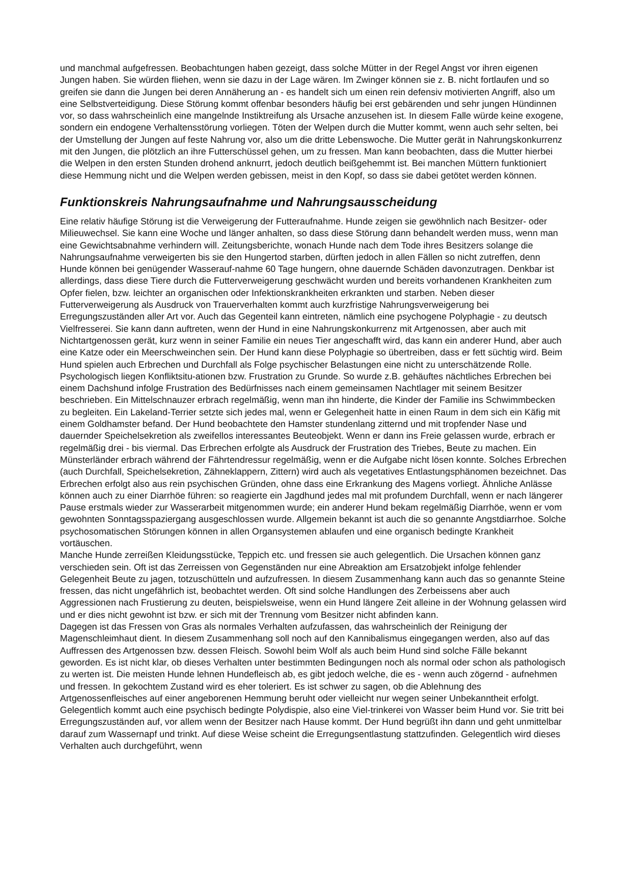und manchmal aufgefressen. Beobachtungen haben gezeigt, dass solche Mütter in der Regel Angst vor ihren eigenen Jungen haben. Sie würden fliehen, wenn sie dazu in der Lage wären. Im Zwinger können sie z. B. nicht fortlaufen und so greifen sie dann die Jungen bei deren Annäherung an - es handelt sich um einen rein defensiv motivierten Angriff, also um eine Selbstverteidigung. Diese Störung kommt offenbar besonders häufig bei erst gebärenden und sehr jungen Hündinnen vor, so dass wahrscheinlich eine mangelnde Instiktreifung als Ursache anzusehen ist. In diesem Falle würde keine exogene, sondern ein endogene Verhaltensstörung vorliegen. Töten der Welpen durch die Mutter kommt, wenn auch sehr selten, bei der Umstellung der Jungen auf feste Nahrung vor, also um die dritte Lebenswoche. Die Mutter gerät in Nahrungskonkurrenz mit den Jungen, die plötzlich an ihre Futterschüssel gehen, um zu fressen. Man kann beobachten, dass die Mutter hierbei die Welpen in den ersten Stunden drohend anknurrt, jedoch deutlich beißgehemmt ist. Bei manchen Müttern funktioniert diese Hemmung nicht und die Welpen werden gebissen, meist in den Kopf, so dass sie dabei getötet werden können.
Funktionskreis Nahrungsaufnahme und Nahrungsausscheidung
Eine relativ häufige Störung ist die Verweigerung der Futteraufnahme. Hunde zeigen sie gewöhnlich nach Besitzer- oder Milieuwechsel. Sie kann eine Woche und länger anhalten, so dass diese Störung dann behandelt werden muss, wenn man eine Gewichtsabnahme verhindern will. Zeitungsberichte, wonach Hunde nach dem Tode ihres Besitzers solange die Nahrungsaufnahme verweigerten bis sie den Hungertod starben, dürften jedoch in allen Fällen so nicht zutreffen, denn Hunde können bei genügender Wasserauf-nahme 60 Tage hungern, ohne dauernde Schäden davonzutragen. Denkbar ist allerdings, dass diese Tiere durch die Futterverweigerung geschwächt wurden und bereits vorhandenen Krankheiten zum Opfer fielen, bzw. leichter an organischen oder Infektionskrankheiten erkrankten und starben. Neben dieser Futterverweigerung als Ausdruck von Trauerverhalten kommt auch kurzfristige Nahrungsverweigerung bei Erregungszuständen aller Art vor. Auch das Gegenteil kann eintreten, nämlich eine psychogene Polyphagie - zu deutsch Vielfresserei. Sie kann dann auftreten, wenn der Hund in eine Nahrungskonkurrenz mit Artgenossen, aber auch mit Nichtartgenossen gerät, kurz wenn in seiner Familie ein neues Tier angeschafft wird, das kann ein anderer Hund, aber auch eine Katze oder ein Meerschweinchen sein. Der Hund kann diese Polyphagie so übertreiben, dass er fett süchtig wird. Beim Hund spielen auch Erbrechen und Durchfall als Folge psychischer Belastungen eine nicht zu unterschätzende Rolle. Psychologisch liegen Konfliktsitu-ationen bzw. Frustration zu Grunde. So wurde z.B. gehäuftes nächtliches Erbrechen bei einem Dachshund infolge Frustration des Bedürfnisses nach einem gemeinsamen Nachtlager mit seinem Besitzer beschrieben. Ein Mittelschnauzer erbrach regelmäßig, wenn man ihn hinderte, die Kinder der Familie ins Schwimmbecken zu begleiten. Ein Lakeland-Terrier setzte sich jedes mal, wenn er Gelegenheit hatte in einen Raum in dem sich ein Käfig mit einem Goldhamster befand. Der Hund beobachtete den Hamster stundenlang zitternd und mit tropfender Nase und dauernder Speichelsekretion als zweifellos interessantes Beuteobjekt. Wenn er dann ins Freie gelassen wurde, erbrach er regelmäßig drei - bis viermal. Das Erbrechen erfolgte als Ausdruck der Frustration des Triebes, Beute zu machen. Ein Münsterländer erbrach während der Fährtendressur regelmäßig, wenn er die Aufgabe nicht lösen konnte. Solches Erbrechen (auch Durchfall, Speichelsekretion, Zähneklappern, Zittern) wird auch als vegetatives Entlastungsphänomen bezeichnet. Das Erbrechen erfolgt also aus rein psychischen Gründen, ohne dass eine Erkrankung des Magens vorliegt. Ähnliche Anlässe können auch zu einer Diarrhöe führen: so reagierte ein Jagdhund jedes mal mit profundem Durchfall, wenn er nach längerer Pause erstmals wieder zur Wasserarbeit mitgenommen wurde; ein anderer Hund bekam regelmäßig Diarrhöe, wenn er vom gewohnten Sonntagsspaziergang ausgeschlossen wurde. Allgemein bekannt ist auch die so genannte Angstdiarrhoe. Solche psychosomatischen Störungen können in allen Organsystemen ablaufen und eine organisch bedingte Krankheit vortäuschen.
Manche Hunde zerreißen Kleidungsstücke, Teppich etc. und fressen sie auch gelegentlich. Die Ursachen können ganz verschieden sein. Oft ist das Zerreissen von Gegenständen nur eine Abreaktion am Ersatzobjekt infolge fehlender Gelegenheit Beute zu jagen, totzuschütteln und aufzufressen. In diesem Zusammenhang kann auch das so genannte Steine fressen, das nicht ungefährlich ist, beobachtet werden. Oft sind solche Handlungen des Zerbeissens aber auch Aggressionen nach Frustierung zu deuten, beispielsweise, wenn ein Hund längere Zeit alleine in der Wohnung gelassen wird und er dies nicht gewohnt ist bzw. er sich mit der Trennung vom Besitzer nicht abfinden kann.
Dagegen ist das Fressen von Gras als normales Verhalten aufzufassen, das wahrscheinlich der Reinigung der Magenschleimhaut dient. In diesem Zusammenhang soll noch auf den Kannibalismus eingegangen werden, also auf das Auffressen des Artgenossen bzw. dessen Fleisch. Sowohl beim Wolf als auch beim Hund sind solche Fälle bekannt geworden. Es ist nicht klar, ob dieses Verhalten unter bestimmten Bedingungen noch als normal oder schon als pathologisch zu werten ist. Die meisten Hunde lehnen Hundefleisch ab, es gibt jedoch welche, die es - wenn auch zögernd - aufnehmen und fressen. In gekochtem Zustand wird es eher toleriert. Es ist schwer zu sagen, ob die Ablehnung des Artgenossenfleisches auf einer angeborenen Hemmung beruht oder vielleicht nur wegen seiner Unbekanntheit erfolgt. Gelegentlich kommt auch eine psychisch bedingte Polydispie, also eine Viel-trinkerei von Wasser beim Hund vor. Sie tritt bei Erregungszuständen auf, vor allem wenn der Besitzer nach Hause kommt. Der Hund begrüßt ihn dann und geht unmittelbar darauf zum Wassernapf und trinkt. Auf diese Weise scheint die Erregungsentlastung stattzufinden. Gelegentlich wird dieses Verhalten auch durchgeführt, wenn